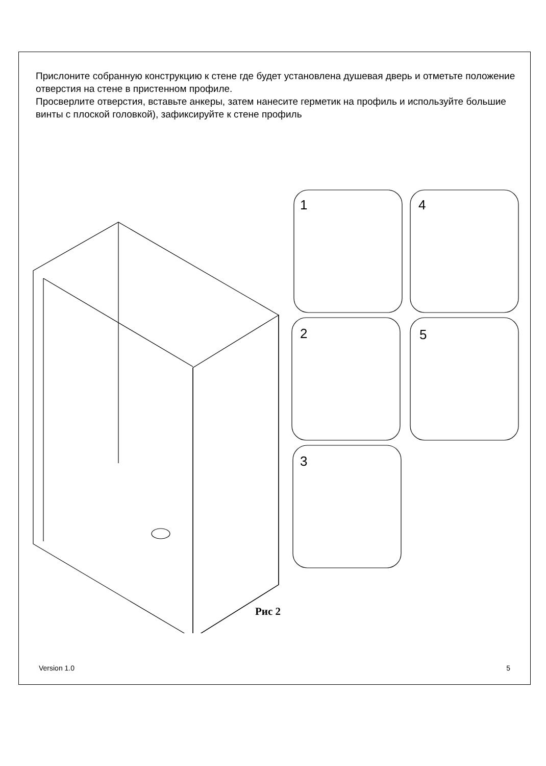Прислоните собранную конструкцию к стене где будет установлена душевая дверь и отметьте положение отверстия на стене в пристенном профиле.
Просверлите отверстия, вставьте анкеры, затем нанесите герметик на профиль и используйте большие винты с плоской головкой), зафиксируйте к стене профиль
1
4
2
5
3
Рис 2
Version 1.0 5